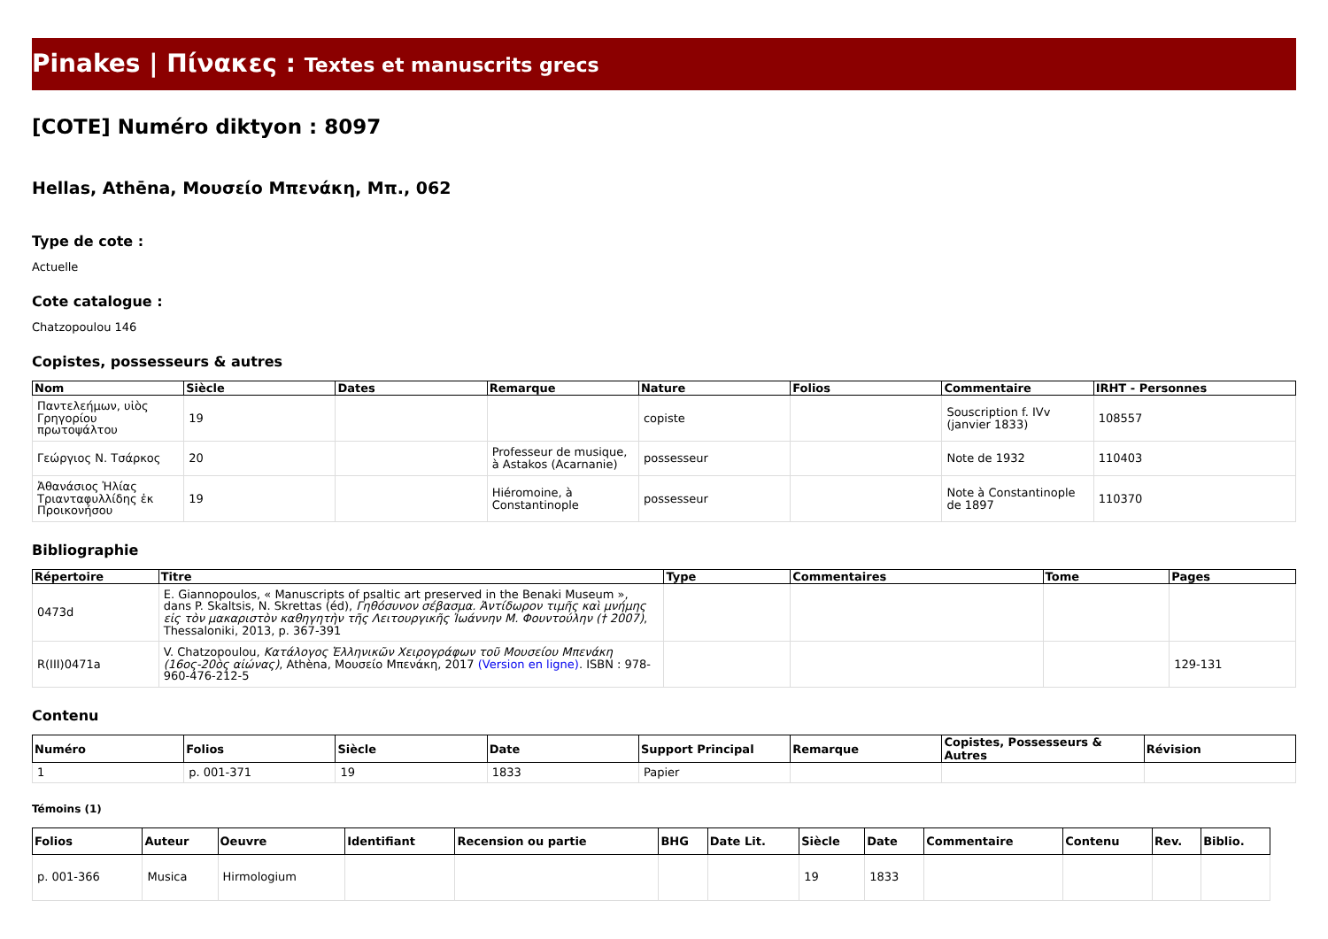Pinakes | Πίνακες : Textes et manuscrits grecs
[COTE] Numéro diktyon : 8097
Hellas, Athēna, Μουσείο Μπενάκη, Μπ., 062
Type de cote :
Actuelle
Cote catalogue :
Chatzopoulou 146
Copistes, possesseurs & autres
| Nom | Siècle | Dates | Remarque | Nature | Folios | Commentaire | IRHT - Personnes |
| --- | --- | --- | --- | --- | --- | --- | --- |
| Παντελεήμων, υἱὸς Γρηγορίου πρωτοψάλτου | 19 | | | copiste | | Souscription f. IVv (janvier 1833) | 108557 |
| Γεώργιος Ν. Τσάρκος | 20 | | Professeur de musique, à Astakos (Acarnanie) | possesseur | | Note de 1932 | 110403 |
| Ἀθανάσιος Ἠλίας Τριανταφυλλίδης ἐκ Προικονήσου | 19 | | Hiéromoine, à Constantinople | possesseur | | Note à Constantinople de 1897 | 110370 |
Bibliographie
| Répertoire | Titre | Type | Commentaires | Tome | Pages |
| --- | --- | --- | --- | --- | --- |
| 0473d | E. Giannopoulos, « Manuscripts of psaltic art preserved in the Benaki Museum », dans P. Skaltsis, N. Skrettas (éd), Γηθόσυνον σέβασμα. Ἀντίδωρον τιμῆς καὶ μνήμης εἰς τὸν μακαριστὸν καθηγητὴν τῆς Λειτουργικῆς Ἰωάννην Μ. Φουντούλην († 2007) , Thessaloniki, 2013, p. 367-391 | | | | |
| R(III)0471a | V. Chatzopoulou, Κατάλογος Ἑλληνικῶν Χειρογράφων τοῦ Μουσείου Μπενάκη (16ος-20ὸς αἰώνας) , Athèna, Μουσείο Μπενάκη, 2017 (Version en ligne) . ISBN : 978-960-476-212-5 | | | | 129-131 |
Contenu
| Numéro | Folios | Siècle | Date | Support Principal | Remarque | Copistes, Possesseurs & Autres | Révision |
| --- | --- | --- | --- | --- | --- | --- | --- |
| 1 | p. 001-371 | 19 | 1833 | Papier | | | |
Témoins (1)
| Folios | Auteur | Oeuvre | Identifiant | Recension ou partie | BHG | Date Lit. | Siècle | Date | Commentaire | Contenu | Rev. | Biblio. |
| --- | --- | --- | --- | --- | --- | --- | --- | --- | --- | --- | --- | --- |
| p. 001-366 | Musica | Hirmologium | | | | | 19 | 1833 | | | | |